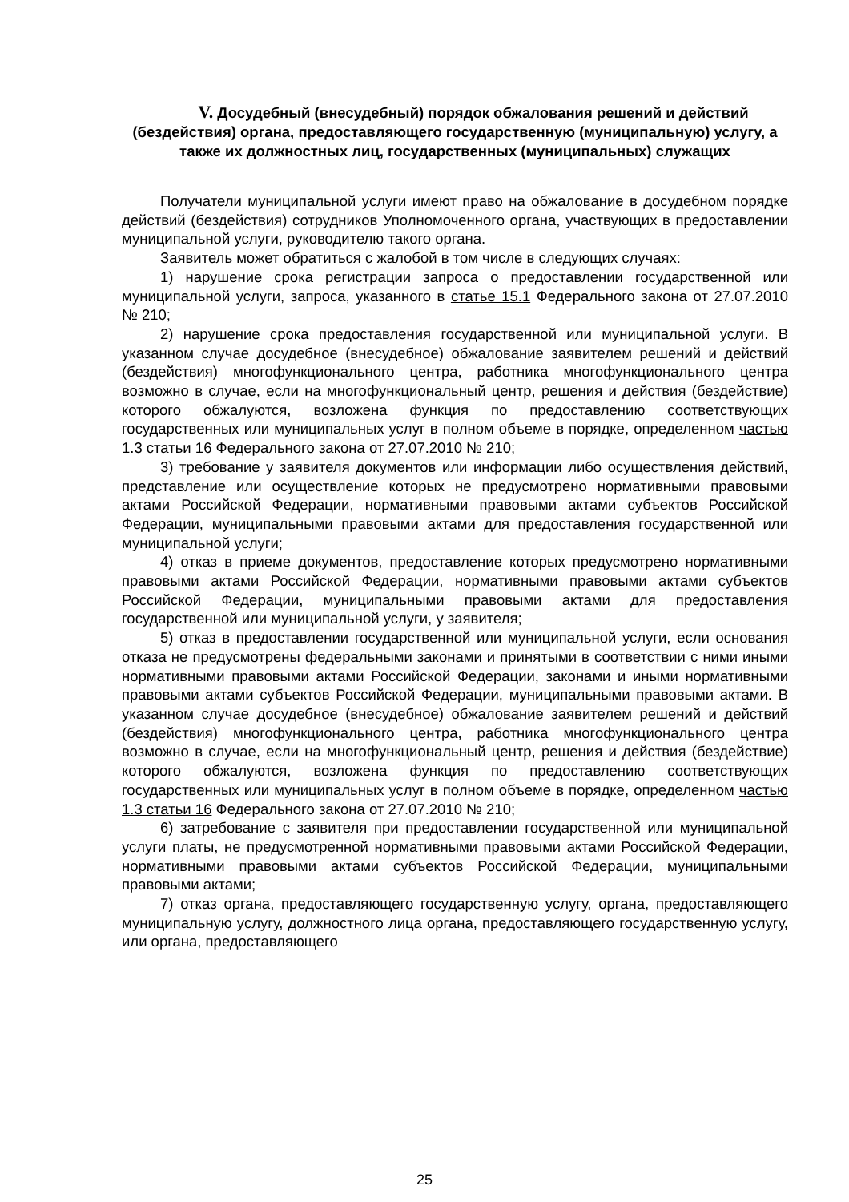V. Досудебный (внесудебный) порядок обжалования решений и действий (бездействия) органа, предоставляющего государственную (муниципальную) услугу, а также их должностных лиц, государственных (муниципальных) служащих
Получатели муниципальной услуги имеют право на обжалование в досудебном порядке действий (бездействия) сотрудников Уполномоченного органа, участвующих в предоставлении муниципальной услуги, руководителю такого органа.
Заявитель может обратиться с жалобой в том числе в следующих случаях:
1) нарушение срока регистрации запроса о предоставлении государственной или муниципальной услуги, запроса, указанного в статье 15.1 Федерального закона от 27.07.2010 № 210;
2) нарушение срока предоставления государственной или муниципальной услуги. В указанном случае досудебное (внесудебное) обжалование заявителем решений и действий (бездействия) многофункционального центра, работника многофункционального центра возможно в случае, если на многофункциональный центр, решения и действия (бездействие) которого обжалуются, возложена функция по предоставлению соответствующих государственных или муниципальных услуг в полном объеме в порядке, определенном частью 1.3 статьи 16 Федерального закона от 27.07.2010 № 210;
3) требование у заявителя документов или информации либо осуществления действий, представление или осуществление которых не предусмотрено нормативными правовыми актами Российской Федерации, нормативными правовыми актами субъектов Российской Федерации, муниципальными правовыми актами для предоставления государственной или муниципальной услуги;
4) отказ в приеме документов, предоставление которых предусмотрено нормативными правовыми актами Российской Федерации, нормативными правовыми актами субъектов Российской Федерации, муниципальными правовыми актами для предоставления государственной или муниципальной услуги, у заявителя;
5) отказ в предоставлении государственной или муниципальной услуги, если основания отказа не предусмотрены федеральными законами и принятыми в соответствии с ними иными нормативными правовыми актами Российской Федерации, законами и иными нормативными правовыми актами субъектов Российской Федерации, муниципальными правовыми актами. В указанном случае досудебное (внесудебное) обжалование заявителем решений и действий (бездействия) многофункционального центра, работника многофункционального центра возможно в случае, если на многофункциональный центр, решения и действия (бездействие) которого обжалуются, возложена функция по предоставлению соответствующих государственных или муниципальных услуг в полном объеме в порядке, определенном частью 1.3 статьи 16 Федерального закона от 27.07.2010 № 210;
6) затребование с заявителя при предоставлении государственной или муниципальной услуги платы, не предусмотренной нормативными правовыми актами Российской Федерации, нормативными правовыми актами субъектов Российской Федерации, муниципальными правовыми актами;
7) отказ органа, предоставляющего государственную услугу, органа, предоставляющего муниципальную услугу, должностного лица органа, предоставляющего государственную услугу, или органа, предоставляющего
25